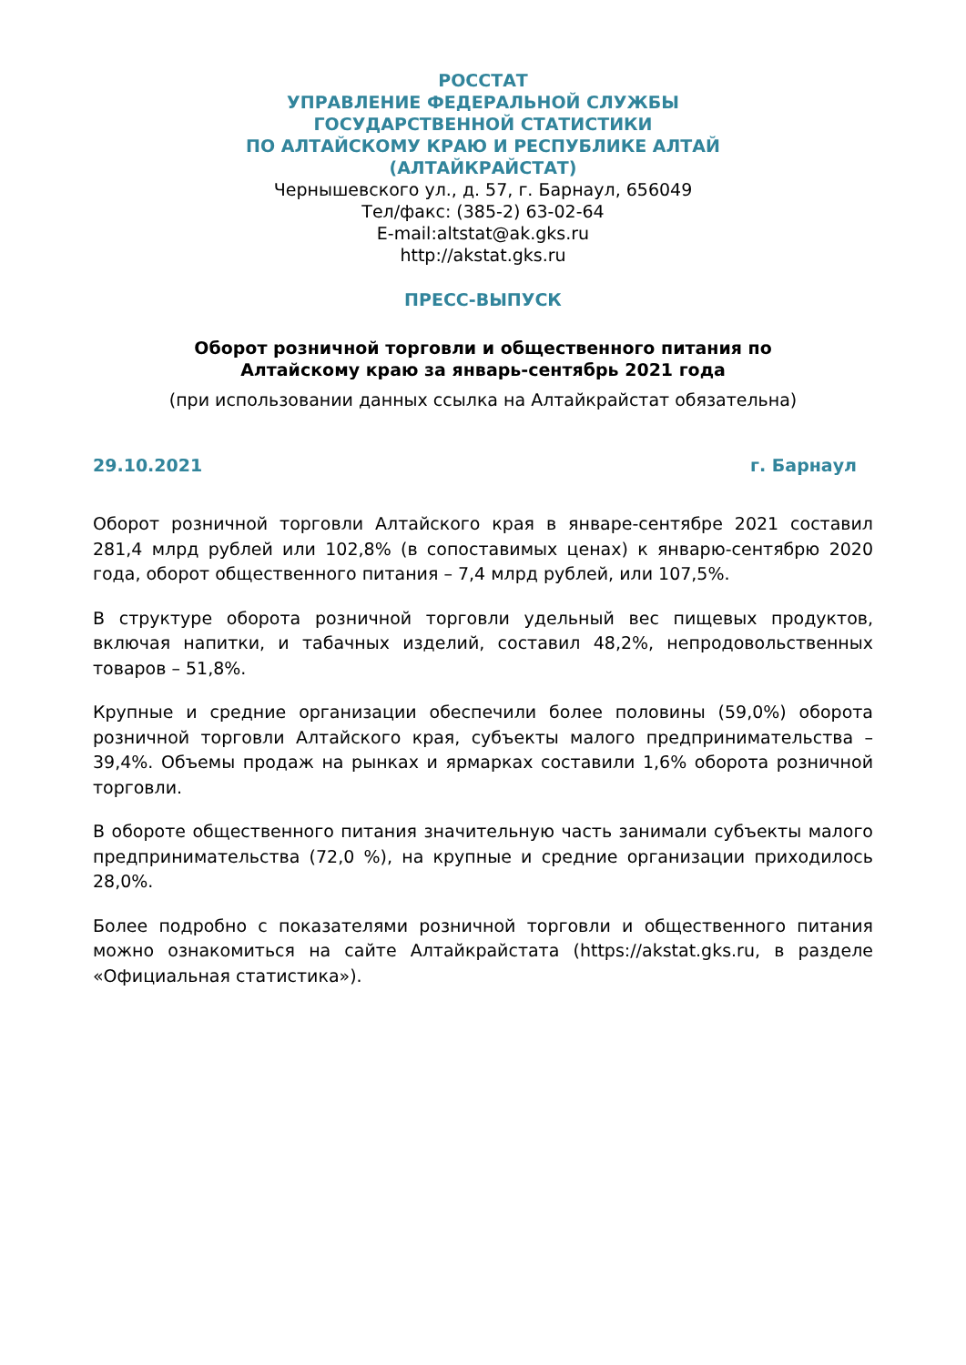РОССТАТ
УПРАВЛЕНИЕ ФЕДЕРАЛЬНОЙ СЛУЖБЫ
ГОСУДАРСТВЕННОЙ СТАТИСТИКИ
ПО АЛТАЙСКОМУ КРАЮ И РЕСПУБЛИКЕ АЛТАЙ
(АЛТАЙКРАЙСТАТ)
Чернышевского ул., д. 57, г. Барнаул, 656049
Тел/факс: (385-2) 63-02-64
E-mail:altstat@ak.gks.ru
http://akstat.gks.ru
ПРЕСС-ВЫПУСК
Оборот розничной торговли и общественного питания по
Алтайскому краю за январь-сентябрь 2021 года
(при использовании данных ссылка на Алтайкрайстат обязательна)
29.10.2021 г. Барнаул
Оборот розничной торговли Алтайского края в январе-сентябре 2021 составил 281,4 млрд рублей или 102,8% (в сопоставимых ценах) к январю-сентябрю 2020 года, оборот общественного питания – 7,4 млрд рублей, или 107,5%.
В структуре оборота розничной торговли удельный вес пищевых продуктов, включая напитки, и табачных изделий, составил 48,2%, непродовольственных товаров – 51,8%.
Крупные и средние организации обеспечили более половины (59,0%) оборота розничной торговли Алтайского края, субъекты малого предпринимательства – 39,4%. Объемы продаж на рынках и ярмарках составили 1,6% оборота розничной торговли.
В обороте общественного питания значительную часть занимали субъекты малого предпринимательства (72,0 %), на крупные и средние организации приходилось 28,0%.
Более подробно с показателями розничной торговли и общественного питания можно ознакомиться на сайте Алтайкрайстата (https://akstat.gks.ru, в разделе «Официальная статистика»).